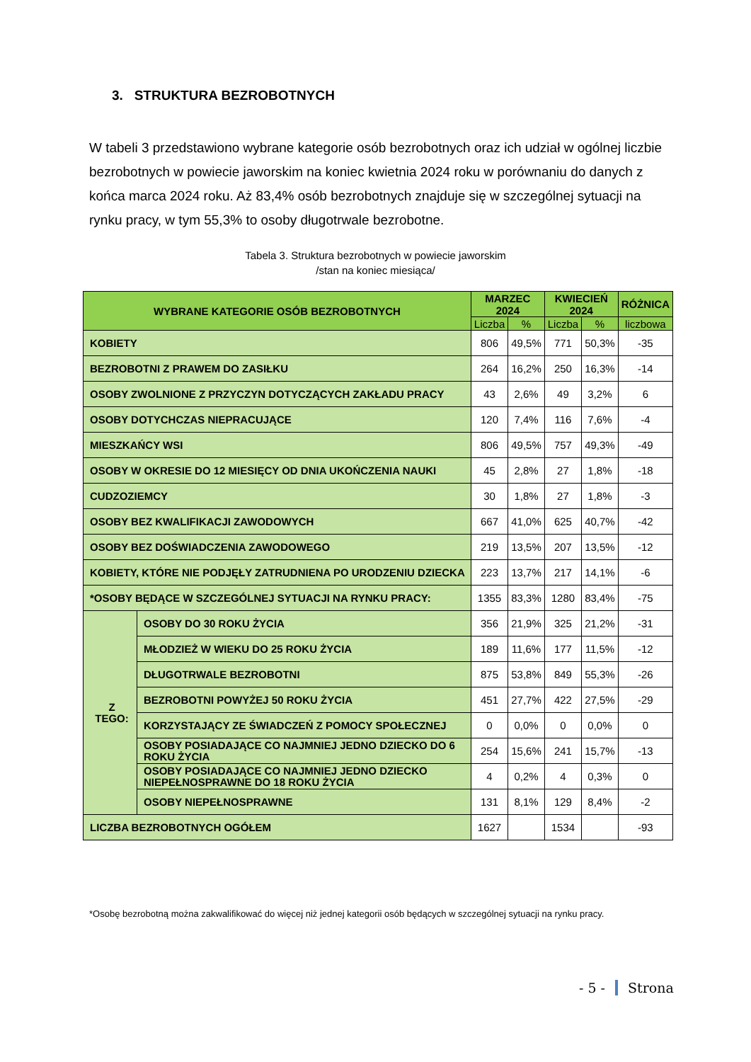3. STRUKTURA BEZROBOTNYCH
W tabeli 3 przedstawiono wybrane kategorie osób bezrobotnych oraz ich udział w ogólnej liczbie bezrobotnych w powiecie jaworskim na koniec kwietnia 2024 roku w porównaniu do danych z końca marca 2024 roku. Aż 83,4% osób bezrobotnych znajduje się w szczególnej sytuacji na rynku pracy, w tym 55,3% to osoby długotrwale bezrobotne.
Tabela 3. Struktura bezrobotnych w powiecie jaworskim
/stan na koniec miesiąca/
| WYBRANE KATEGORIE OSÓB BEZROBOTNYCH | | MARZEC 2024 | | KWIECIEŃ 2024 | | RÓŻNICA |
| --- | --- | --- | --- | --- | --- | --- |
| | | Liczba | % | Liczba | % | liczbowa |
| KOBIETY | | 806 | 49,5% | 771 | 50,3% | -35 |
| BEZROBOTNI Z PRAWEM DO ZASIŁKU | | 264 | 16,2% | 250 | 16,3% | -14 |
| OSOBY ZWOLNIONE Z PRZYCZYN DOTYCZĄCYCH ZAKŁADU PRACY | | 43 | 2,6% | 49 | 3,2% | 6 |
| OSOBY DOTYCHCZAS NIEPRACUJĄCE | | 120 | 7,4% | 116 | 7,6% | -4 |
| MIESZKAŃCY WSI | | 806 | 49,5% | 757 | 49,3% | -49 |
| OSOBY W OKRESIE DO 12 MIESIĘCY OD DNIA UKOŃCZENIA NAUKI | | 45 | 2,8% | 27 | 1,8% | -18 |
| CUDZOZIEMCY | | 30 | 1,8% | 27 | 1,8% | -3 |
| OSOBY BEZ KWALIFIKACJI ZAWODOWYCH | | 667 | 41,0% | 625 | 40,7% | -42 |
| OSOBY BEZ DOŚWIADCZENIA ZAWODOWEGO | | 219 | 13,5% | 207 | 13,5% | -12 |
| KOBIETY, KTÓRE NIE PODJĘŁY ZATRUDNIENA PO URODZENIU DZIECKA | | 223 | 13,7% | 217 | 14,1% | -6 |
| *OSOBY BĘDĄCE W SZCZEGÓLNEJ SYTUACJI NA RYNKU PRACY: | | 1355 | 83,3% | 1280 | 83,4% | -75 |
| Z TEGO: | OSOBY DO 30 ROKU ŻYCIA | 356 | 21,9% | 325 | 21,2% | -31 |
| | MŁODZIEŻ W WIEKU DO 25 ROKU ŻYCIA | 189 | 11,6% | 177 | 11,5% | -12 |
| | DŁUGOTRWALE BEZROBOTNI | 875 | 53,8% | 849 | 55,3% | -26 |
| | BEZROBOTNI POWYŻEJ 50 ROKU ŻYCIA | 451 | 27,7% | 422 | 27,5% | -29 |
| | KORZYSTAJĄCY ZE ŚWIADCZEŃ Z POMOCY SPOŁECZNEJ | 0 | 0,0% | 0 | 0,0% | 0 |
| | OSOBY POSIADAJĄCE CO NAJMNIEJ JEDNO DZIECKO DO 6 ROKU ŻYCIA | 254 | 15,6% | 241 | 15,7% | -13 |
| | OSOBY POSIADAJĄCE CO NAJMNIEJ JEDNO DZIECKO NIEPEŁNOSPRAWNE DO 18 ROKU ŻYCIA | 4 | 0,2% | 4 | 0,3% | 0 |
| | OSOBY NIEPEŁNOSPRAWNE | 131 | 8,1% | 129 | 8,4% | -2 |
| LICZBA BEZROBOTNYCH OGÓŁEM | | 1627 | | 1534 | | -93 |
*Osobę bezrobotną można zakwalifikować do więcej niż jednej kategorii osób będących w szczególnej sytuacji na rynku pracy.
- 5 - Strona